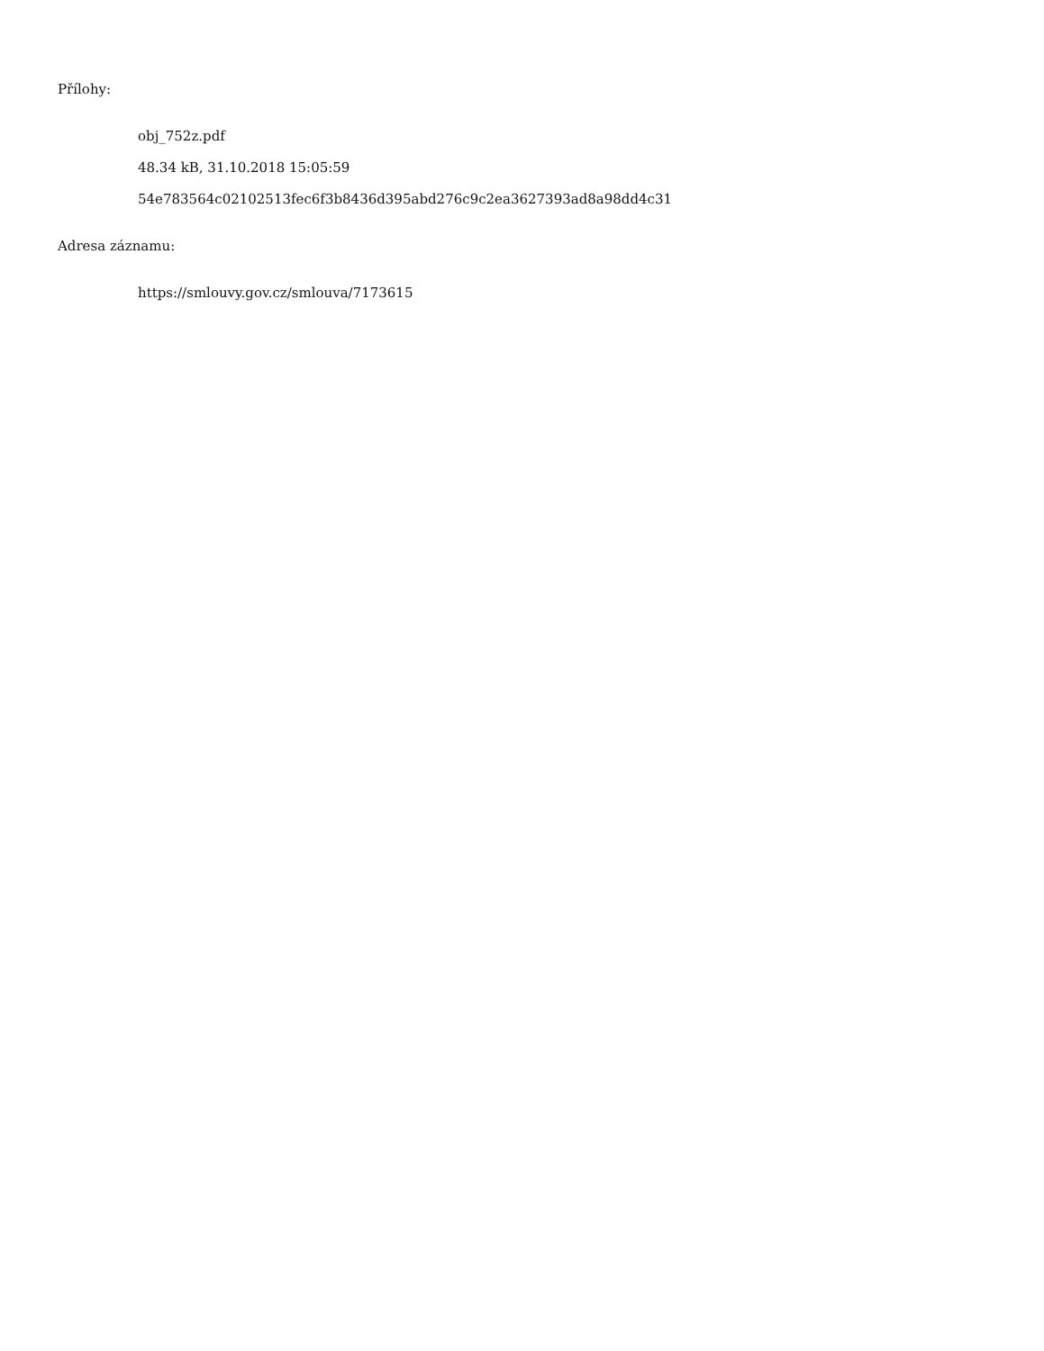Přílohy:
obj_752z.pdf
48.34 kB, 31.10.2018 15:05:59
54e783564c02102513fec6f3b8436d395abd276c9c2ea3627393ad8a98dd4c31
Adresa záznamu:
https://smlouvy.gov.cz/smlouva/7173615